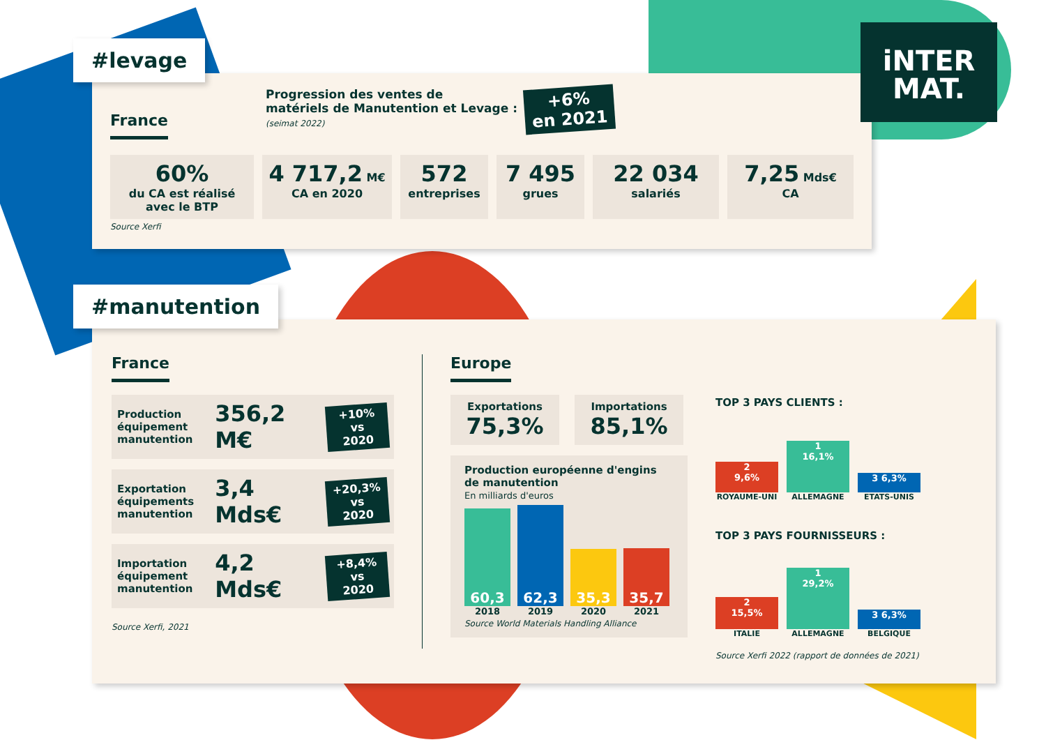France
Progression des ventes de
matériels de Manutention et Levage :
(seimat 2022)
+6%
en 2021
60%
du CA est réalisé avec le BTP
4 717,2 M€
CA en 2020
572
entreprises
7 495
grues
22 034
salariés
7,25 Mds€
CA
Source Xerfi
#levage
iNTER
MAT.
France
Production équipement manutention
356,2 M€
+10%
vs 2020
Exportation équipements manutention
3,4 Mds€
+20,3%
vs 2020
Importation équipement manutention
4,2 Mds€
+8,4%
vs 2020
Source Xerfi, 2021
Europe
Exportations
75,3%
Importations
85,1%
Production européenne d'engins de manutention
En milliards d'euros
60,3
62,3
35,3
35,7
2018 2019 2020 2021
Source World Materials Handling Alliance
TOP 3 PAYS CLIENTS :
2
9,6%
1
16,1%
3 6,3%
ROYAUME-UNI ALLEMAGNE ETATS-UNIS
TOP 3 PAYS FOURNISSEURS :
2
15,5%
1
29,2%
3 6,3%
ITALIE ALLEMAGNE BELGIQUE
Source Xerfi 2022 (rapport de données de 2021)
#manutention